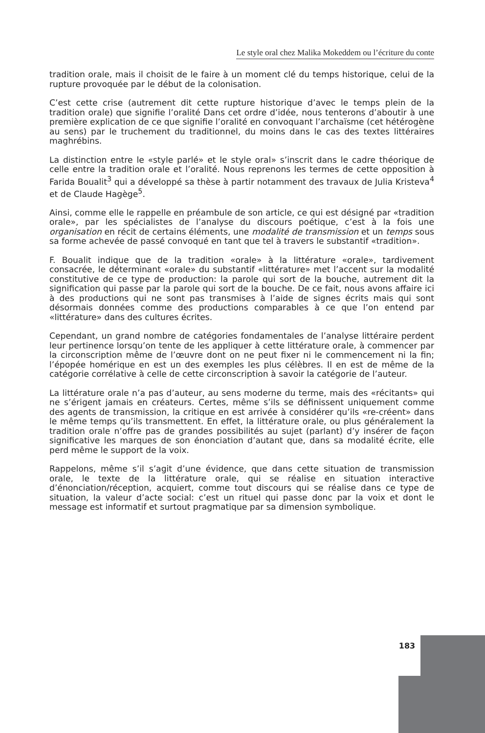Le style oral chez Malika Mokeddem ou l’écriture du conte
tradition orale, mais il choisit de le faire à un moment clé du temps historique, celui de la rupture provoquée par le début de la colonisation.
C’est cette crise (autrement dit cette rupture historique d’avec le temps plein de la tradition orale) que signifie l’oralité Dans cet ordre d’idée, nous tenterons d’aboutir à une première explication de ce que signifie l’oralité en convoquant l’archaïsme (cet hétérogène au sens) par le truchement du traditionnel, du moins dans le cas des textes littéraires maghrébins.
La distinction entre le «style parlé» et le style oral» s’inscrit dans le cadre théorique de celle entre la tradition orale et l’oralité. Nous reprenons les termes de cette opposition à Farida Boualit<sup>3</sup> qui a développé sa thèse à partir notamment des travaux de Julia Kristeva<sup>4</sup> et de Claude Hagège<sup>5</sup>.
Ainsi, comme elle le rappelle en préambule de son article, ce qui est désigné par «tradition orale», par les spécialistes de l’analyse du discours poétique, c’est à la fois une organisation en récit de certains éléments, une modalité de transmission et un temps sous sa forme achevée de passé convoqué en tant que tel à travers le substantif «tradition».
F. Boualit indique que de la tradition «orale» à la littérature «orale», tardivement consacrée, le déterminant «orale» du substantif «littérature» met l’accent sur la modalité constitutive de ce type de production: la parole qui sort de la bouche, autrement dit la signification qui passe par la parole qui sort de la bouche. De ce fait, nous avons affaire ici à des productions qui ne sont pas transmises à l’aide de signes écrits mais qui sont désormais données comme des productions comparables à ce que l’on entend par «littérature» dans des cultures écrites.
Cependant, un grand nombre de catégories fondamentales de l’analyse littéraire perdent leur pertinence lorsqu’on tente de les appliquer à cette littérature orale, à commencer par la circonscription même de l’œuvre dont on ne peut fixer ni le commencement ni la fin; l’épopée homérique en est un des exemples les plus célèbres. Il en est de même de la catégorie corrélative à celle de cette circonscription à savoir la catégorie de l’auteur.
La littérature orale n’a pas d’auteur, au sens moderne du terme, mais des «récitants» qui ne s’érigent jamais en créateurs. Certes, même s’ils se définissent uniquement comme des agents de transmission, la critique en est arrivée à considérer qu’ils «re-créent» dans le même temps qu’ils transmettent. En effet, la littérature orale, ou plus généralement la tradition orale n’offre pas de grandes possibilités au sujet (parlant) d’y insérer de façon significative les marques de son énonciation d’autant que, dans sa modalité écrite, elle perd même le support de la voix.
Rappelons, même s’il s’agit d’une évidence, que dans cette situation de transmission orale, le texte de la littérature orale, qui se réalise en situation interactive d’énonciation/réception, acquiert, comme tout discours qui se réalise dans ce type de situation, la valeur d’acte social: c’est un rituel qui passe donc par la voix et dont le message est informatif et surtout pragmatique par sa dimension symbolique.
183